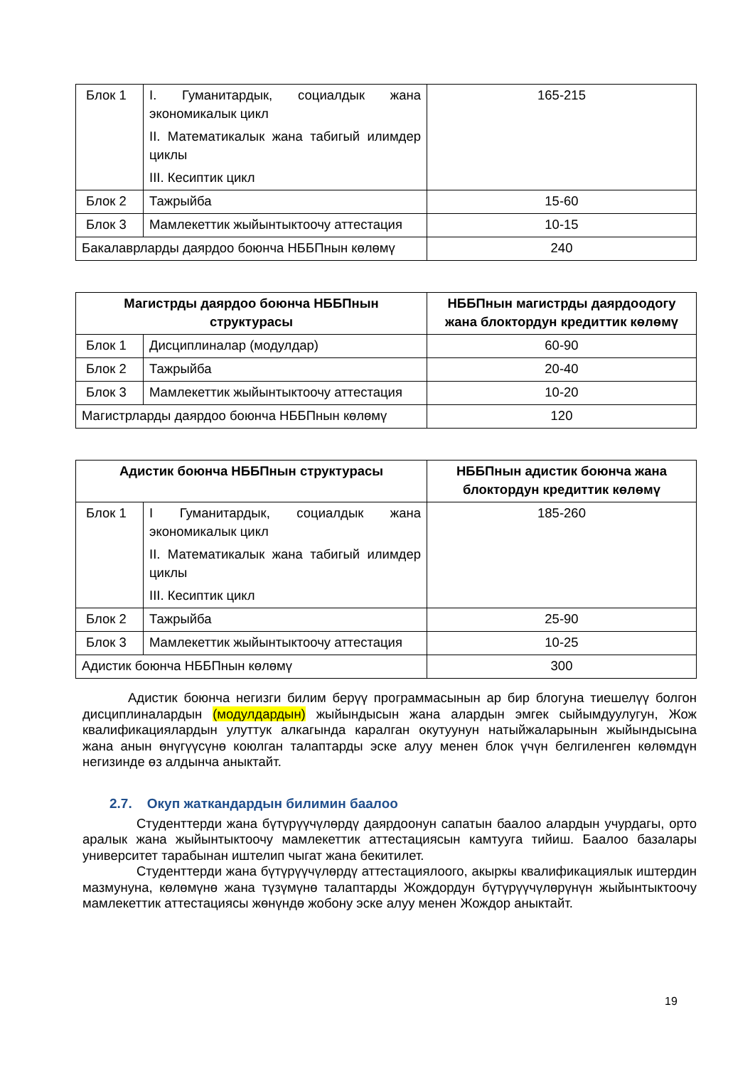| Блок 1 | I. Гуманитардык, социалдык жана экономикалык цикл II. Математикалык жана табигый илимдер циклы III. Кесиптик цикл | 165-215 |
| Блок 2 | Тажрыйба | 15-60 |
| Блок 3 | Мамлекеттик жыйынтыктоочу аттестация | 10-15 |
| Бакалаврларды даярдоо боюнча НББПнын көлөмү | | 240 |
| Магистрды даярдоо боюнча НББПнын структурасы | | НББПнын магистрды даярдоодогу жана блоктордун кредиттик көлөмү |
| --- | --- | --- |
| Блок 1 | Дисциплиналар (модулдар) | 60-90 |
| Блок 2 | Тажрыйба | 20-40 |
| Блок 3 | Мамлекеттик жыйынтыктоочу аттестация | 10-20 |
| Магистрларды даярдоо боюнча НББПнын көлөмү | | 120 |
| Адистик боюнча НББПнын структурасы | | НББПнын адистик боюнча жана блоктордун кредиттик көлөмү |
| --- | --- | --- |
| Блок 1 | I Гуманитардык, социалдык жана экономикалык цикл II. Математикалык жана табигый илимдер циклы III. Кесиптик цикл | 185-260 |
| Блок 2 | Тажрыйба | 25-90 |
| Блок 3 | Мамлекеттик жыйынтыктоочу аттестация | 10-25 |
| Адистик боюнча НББПнын көлөмү | | 300 |
Адистик боюнча негизги билим берүү программасынын ар бир блогуна тиешелүү болгон дисциплиналардын (модулдардын) жыйындысын жана алардын эмгек сыйымдуулугун, Жож квалификациялардын улуттук алкагында каралган окутуунун натыйжаларынын жыйындысына жана анын өнүгүүсүнө коюлган талаптарды эске алуу менен блок үчүн белгиленген көлөмдүн негизинде өз алдынча аныктайт.
2.7. Окуп жаткандардын билимин баалоо
Студенттерди жана бүтүрүүчүлөрдү даярдоонун сапатын баалоо алардын учурдагы, орто аралык жана жыйынтыктоочу мамлекеттик аттестациясын камтууга тийиш. Баалоо базалары университет тарабынан иштелип чыгат жана бекитилет.
Студенттерди жана бүтүрүүчүлөрдү аттестациялоого, акыркы квалификациялык иштердин мазмунуна, көлөмүнө жана түзүмүнө талаптарды Жождордун бүтүрүүчүлөрүнүн жыйынтыктоочу мамлекеттик аттестациясы жөнүндө жобону эске алуу менен Жождор аныктайт.
19